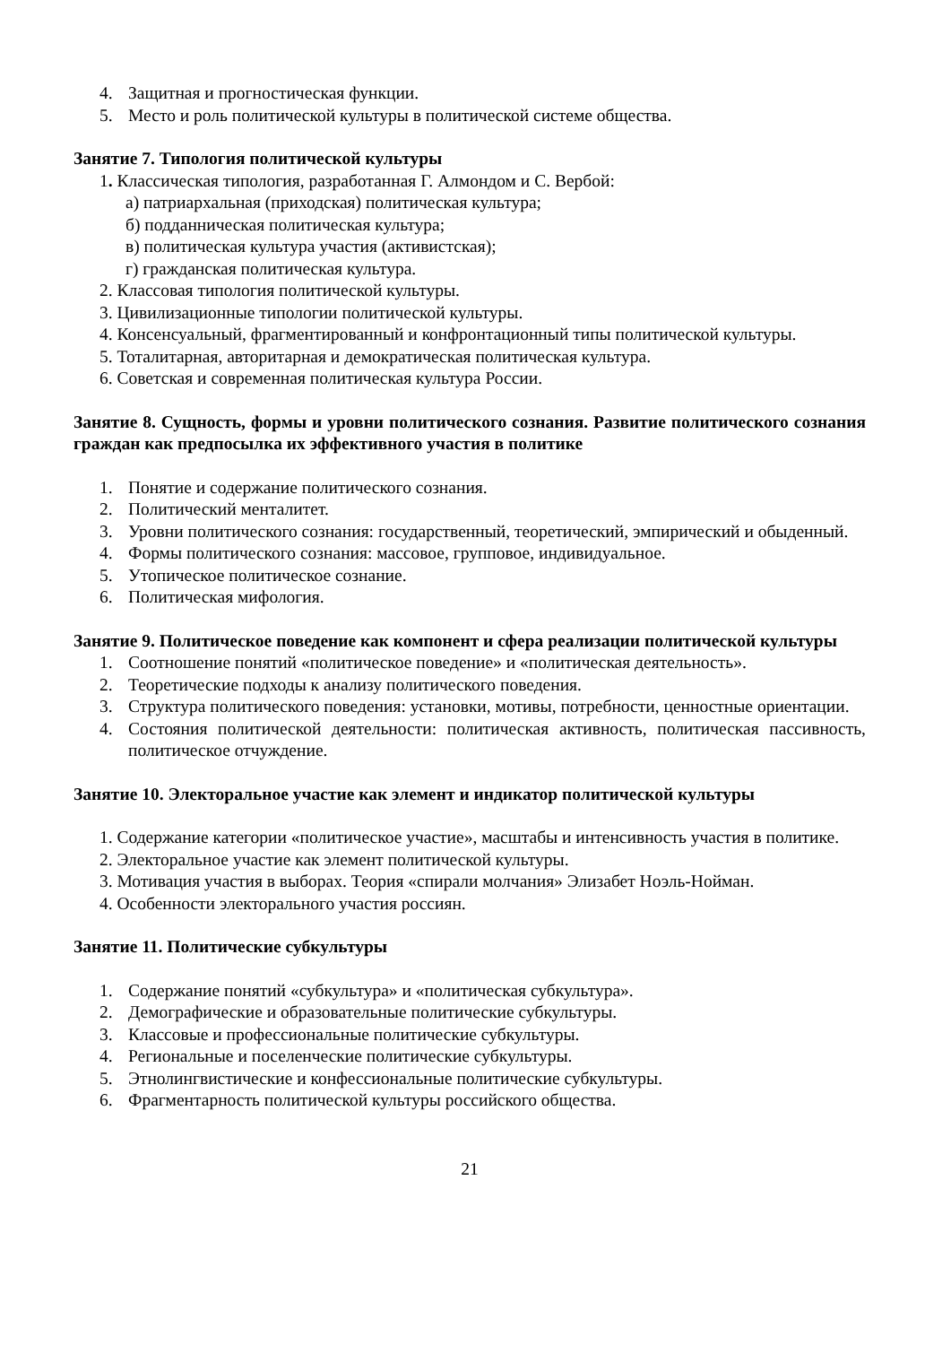4. Защитная и прогностическая функции.
5. Место и роль политической культуры в политической системе общества.
Занятие 7. Типология политической культуры
1. Классическая типология, разработанная Г. Алмондом и С. Вербой:
а) патриархальная (приходская) политическая культура;
б) подданническая политическая культура;
в) политическая культура участия (активистская);
г) гражданская политическая культура.
2. Классовая типология политической культуры.
3. Цивилизационные типологии политической культуры.
4. Консенсуальный, фрагментированный и конфронтационный типы политической культуры.
5. Тоталитарная, авторитарная и демократическая политическая культура.
6. Советская и современная политическая культура России.
Занятие 8. Сущность, формы и уровни политического сознания. Развитие политического сознания граждан как предпосылка их эффективного участия в политике
1. Понятие и содержание политического сознания.
2. Политический менталитет.
3. Уровни политического сознания: государственный, теоретический, эмпирический и обыденный.
4. Формы политического сознания: массовое, групповое, индивидуальное.
5. Утопическое политическое сознание.
6. Политическая мифология.
Занятие 9. Политическое поведение как компонент и сфера реализации политической культуры
1. Соотношение понятий «политическое поведение» и «политическая деятельность».
2. Теоретические подходы к анализу политического поведения.
3. Структура политического поведения: установки, мотивы, потребности, ценностные ориентации.
4. Состояния политической деятельности: политическая активность, политическая пассивность, политическое отчуждение.
Занятие 10. Электоральное участие как элемент и индикатор политической культуры
1. Содержание категории «политическое участие», масштабы и интенсивность участия в политике.
2. Электоральное участие как элемент политической культуры.
3. Мотивация участия в выборах. Теория «спирали молчания» Элизабет Ноэль-Нойман.
4. Особенности электорального участия россиян.
Занятие 11. Политические субкультуры
1. Содержание понятий «субкультура» и «политическая субкультура».
2. Демографические и образовательные политические субкультуры.
3. Классовые и профессиональные политические субкультуры.
4. Региональные и поселенческие политические субкультуры.
5. Этнолингвистические и конфессиональные политические субкультуры.
6. Фрагментарность политической культуры российского общества.
21